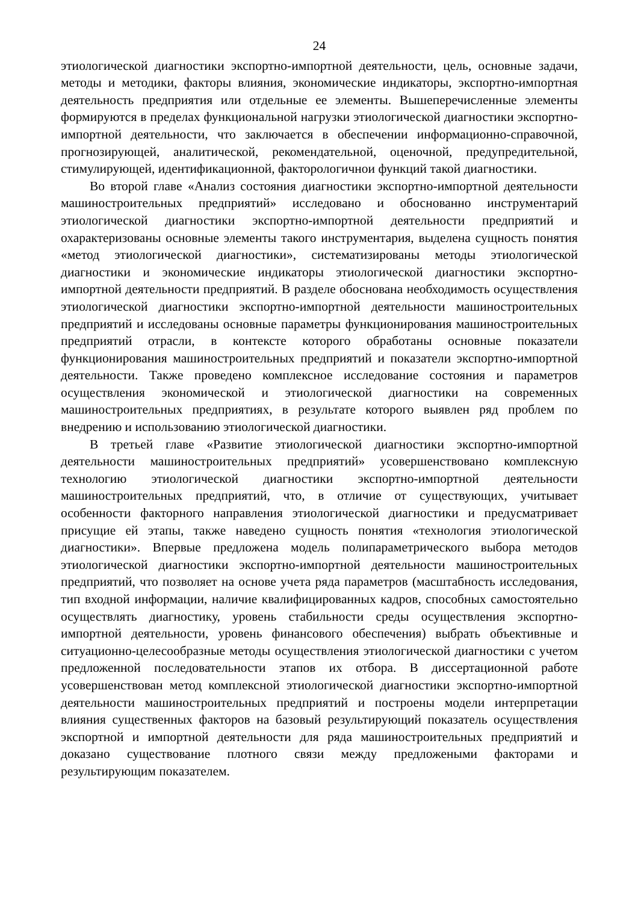24
этиологической диагностики экспортно-импортной деятельности, цель, основные задачи, методы и методики, факторы влияния, экономические индикаторы, экспортно-импортная деятельность предприятия или отдельные ее элементы. Вышеперечисленные элементы формируются в пределах функциональной нагрузки этиологической диагностики экспортно-импортной деятельности, что заключается в обеспечении информационно-справочной, прогнозирующей, аналитической, рекомендательной, оценочной, предупредительной, стимулирующей, идентификационной, факторологичнои функций такой диагностики.
Во второй главе «Анализ состояния диагностики экспортно-импортной деятельности машиностроительных предприятий» исследовано и обоснованно инструментарий этиологической диагностики экспортно-импортной деятельности предприятий и охарактеризованы основные элементы такого инструментария, выделена сущность понятия «метод этиологической диагностики», систематизированы методы этиологической диагностики и экономические индикаторы этиологической диагностики экспортно-импортной деятельности предприятий. В разделе обоснована необходимость осуществления этиологической диагностики экспортно-импортной деятельности машиностроительных предприятий и исследованы основные параметры функционирования машиностроительных предприятий отрасли, в контексте которого обработаны основные показатели функционирования машиностроительных предприятий и показатели экспортно-импортной деятельности. Также проведено комплексное исследование состояния и параметров осуществления экономической и этиологической диагностики на современных машиностроительных предприятиях, в результате которого выявлен ряд проблем по внедрению и использованию этиологической диагностики.
В третьей главе «Развитие этиологической диагностики экспортно-импортной деятельности машиностроительных предприятий» усовершенствовано комплексную технологию этиологической диагностики экспортно-импортной деятельности машиностроительных предприятий, что, в отличие от существующих, учитывает особенности факторного направления этиологической диагностики и предусматривает присущие ей этапы, также наведено сущность понятия «технология этиологической диагностики». Впервые предложена модель полипараметрического выбора методов этиологической диагностики экспортно-импортной деятельности машиностроительных предприятий, что позволяет на основе учета ряда параметров (масштабность исследования, тип входной информации, наличие квалифицированных кадров, способных самостоятельно осуществлять диагностику, уровень стабильности среды осуществления экспортно-импортной деятельности, уровень финансового обеспечения) выбрать объективные и ситуационно-целесообразные методы осуществления этиологической диагностики с учетом предложенной последовательности этапов их отбора. В диссертационной работе усовершенствован метод комплексной этиологической диагностики экспортно-импортной деятельности машиностроительных предприятий и построены модели интерпретации влияния существенных факторов на базовый результирующий показатель осуществления экспортной и импортной деятельности для ряда машиностроительных предприятий и доказано существование плотного связи между предложеными факторами и результирующим показателем.